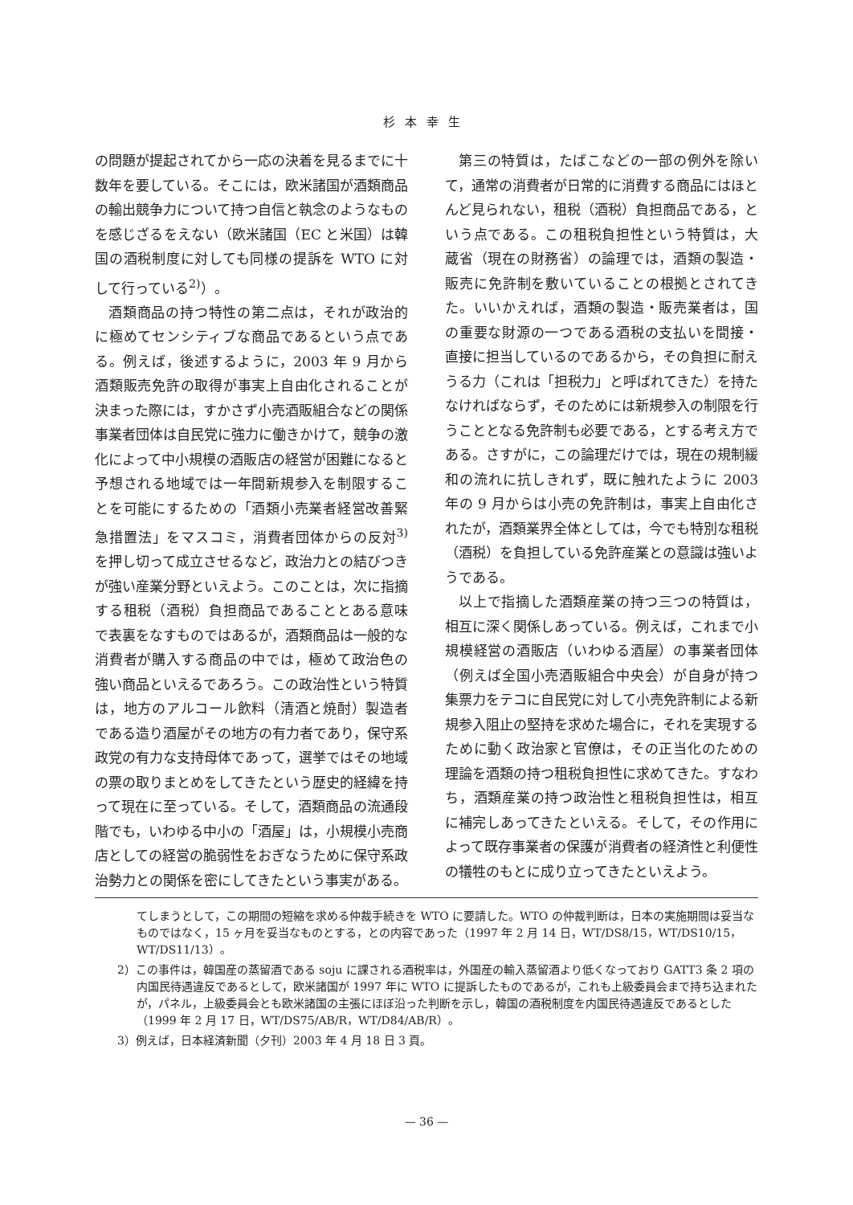杉本幸生
の問題が提起されてから一応の決着を見るまでに十数年を要している。そこには，欧米諸国が酒類商品の輸出競争力について持つ自信と執念のようなものを感じざるをえない（欧米諸国（EC と米国）は韓国の酒税制度に対しても同様の提訴を WTO に対して行っている<sup>2)</sup>）。
酒類商品の持つ特性の第二点は，それが政治的に極めてセンシティブな商品であるという点である。例えば，後述するように，2003 年 9 月から酒類販売免許の取得が事実上自由化されることが決まった際には，すかさず小売酒販組合などの関係事業者団体は自民党に強力に働きかけて，競争の激化によって中小規模の酒販店の経営が困難になると予想される地域では一年間新規参入を制限することを可能にするための「酒類小売業者経営改善緊急措置法」をマスコミ，消費者団体からの反対<sup>3)</sup> を押し切って成立させるなど，政治力との結びつきが強い産業分野といえよう。このことは，次に指摘する租税（酒税）負担商品であることとある意味で表裏をなすものではあるが，酒類商品は一般的な消費者が購入する商品の中では，極めて政治色の強い商品といえるであろう。この政治性という特質は，地方のアルコール飲料（清酒と焼酎）製造者である造り酒屋がその地方の有力者であり，保守系政党の有力な支持母体であって，選挙ではその地域の票の取りまとめをしてきたという歴史的経緯を持って現在に至っている。そして，酒類商品の流通段階でも，いわゆる中小の「酒屋」は，小規模小売商店としての経営の脆弱性をおぎなうために保守系政治勢力との関係を密にしてきたという事実がある。
第三の特質は，たばこなどの一部の例外を除いて，通常の消費者が日常的に消費する商品にはほとんど見られない，租税（酒税）負担商品である，という点である。この租税負担性という特質は，大蔵省（現在の財務省）の論理では，酒類の製造・販売に免許制を敷いていることの根拠とされてきた。いいかえれば，酒類の製造・販売業者は，国の重要な財源の一つである酒税の支払いを間接・直接に担当しているのであるから，その負担に耐えうる力（これは「担税力」と呼ばれてきた）を持たなければならず，そのためには新規参入の制限を行うこととなる免許制も必要である，とする考え方である。さすがに，この論理だけでは，現在の規制緩和の流れに抗しきれず，既に触れたように 2003 年の 9 月からは小売の免許制は，事実上自由化されたが，酒類業界全体としては，今でも特別な租税（酒税）を負担している免許産業との意識は強いようである。
以上で指摘した酒類産業の持つ三つの特質は，相互に深く関係しあっている。例えば，これまで小規模経営の酒販店（いわゆる酒屋）の事業者団体（例えば全国小売酒販組合中央会）が自身が持つ集票力をテコに自民党に対して小売免許制による新規参入阻止の堅持を求めた場合に，それを実現するために動く政治家と官僚は，その正当化のための理論を酒類の持つ租税負担性に求めてきた。すなわち，酒類産業の持つ政治性と租税負担性は，相互に補完しあってきたといえる。そして，その作用によって既存事業者の保護が消費者の経済性と利便性の犠牲のもとに成り立ってきたといえよう。
てしまうとして，この期間の短縮を求める仲裁手続きを WTO に要請した。WTO の仲裁判断は，日本の実施期間は妥当なものではなく，15 ヶ月を妥当なものとする，との内容であった（1997 年 2 月 14 日，WT/DS8/15，WT/DS10/15，WT/DS11/13）。
2）この事件は，韓国産の蒸留酒である soju に課される酒税率は，外国産の輸入蒸留酒より低くなっており GATT3 条 2 項の内国民待遇違反であるとして，欧米諸国が 1997 年に WTO に提訴したものであるが，これも上級委員会まで持ち込まれたが，パネル，上級委員会とも欧米諸国の主張にほぼ沿った判断を示し，韓国の酒税制度を内国民待遇違反であるとした（1999 年 2 月 17 日，WT/DS75/AB/R，WT/D84/AB/R）。
3）例えば，日本経済新聞（夕刊）2003 年 4 月 18 日 3 頁。
— 36 —